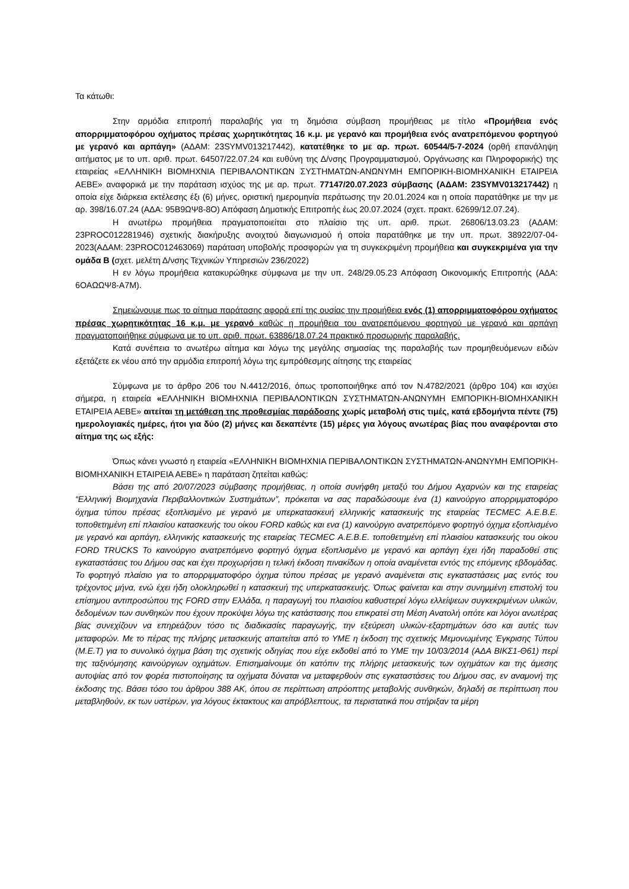Τα κάτωθι:
Στην αρμόδια επιτροπή παραλαβής για τη δημόσια σύμβαση προμήθειας με τίτλο «Προμήθεια ενός απορριμματοφόρου οχήματος πρέσας χωρητικότητας 16 κ.μ. με γερανό και προμήθεια ενός ανατρεπόμενου φορτηγού με γερανό και αρπάγη» (ΑΔΑΜ: 23SYMV013217442), κατατέθηκε το με αρ. πρωτ. 60544/5-7-2024 (ορθή επανάληψη αιτήματος με το υπ. αριθ. πρωτ. 64507/22.07.24 και ευθύνη της Δ/νσης Προγραμματισμού, Οργάνωσης και Πληροφορικής) της εταιρείας «ΕΛΛΗΝΙΚΗ ΒΙΟΜΗΧΝΙΑ ΠΕΡΙΒΑΛΟΝΤΙΚΩΝ ΣΥΣΤΗΜΑΤΩΝ-ΑΝΩΝΥΜΗ ΕΜΠΟΡΙΚΗ-ΒΙΟΜΗΧΑΝΙΚΗ ΕΤΑΙΡΕΙΑ ΑΕΒΕ» αναφορικά με την παράταση ισχύος της με αρ. πρωτ. 77147/20.07.2023 σύμβασης (ΑΔΑΜ: 23SYMV013217442) η οποία είχε διάρκεια εκτέλεσης έξι (6) μήνες, οριστική ημερομηνία περάτωσης την 20.01.2024 και η οποία παρατάθηκε με την με αρ. 398/16.07.24 (ΑΔΑ: 95Β9ΩΨ8-8Ο) Απόφαση Δημοτικής Επιτροπής έως 20.07.2024 (σχετ. πρακτ. 62699/12.07.24).
Η ανωτέρω προμήθεια πραγματοποιείται στο πλαίσιο της υπ. αριθ. πρωτ. 26806/13.03.23 (ΑΔΑΜ: 23PROC012281946) σχετικής διακήρυξης ανοιχτού διαγωνισμού ή οποία παρατάθηκε με την υπ. πρωτ. 38922/07-04-2023(ΑΔΑΜ: 23PROC012463069) παράταση υποβολής προσφορών για τη συγκεκριμένη προμήθεια και συγκεκριμένα για την ομάδα Β (σχετ. μελέτη Δ/νσης Τεχνικών Υπηρεσιών 236/2022)
Η εν λόγω προμήθεια κατακυρώθηκε σύμφωνα με την υπ. 248/29.05.23 Απόφαση Οικονομικής Επιτροπής (ΑΔΑ: 6ΟΑΩΩΨ8-Α7Μ).
Σημειώνουμε πως το αίτημα παράτασης αφορά επί της ουσίας την προμήθεια ενός (1) απορριμματοφόρου οχήματος πρέσας χωρητικότητας 16 κ.μ. με γερανό καθώς η προμήθεια του ανατρεπόμενου φορτηγού με γερανό και αρπάγη πραγματοποιήθηκε σύμφωνα με το υπ. αριθ. πρωτ. 63886/18.07.24 πρακτικό προσωρινής παραλαβής.
Κατά συνέπεια το ανωτέρω αίτημα και λόγω της μεγάλης σημασίας της παραλαβής των προμηθευόμενων ειδών εξετάζετε εκ νέου από την αρμόδια επιτροπή λόγω της εμπρόθεσμης αίτησης της εταιρείας
Σύμφωνα με το άρθρο 206 του Ν.4412/2016, όπως τροποποιήθηκε από τον Ν.4782/2021 (άρθρο 104) και ισχύει σήμερα, η εταιρεία «ΕΛΛΗΝΙΚΗ ΒΙΟΜΗΧΝΙΑ ΠΕΡΙΒΑΛΟΝΤΙΚΩΝ ΣΥΣΤΗΜΑΤΩΝ-ΑΝΩΝΥΜΗ ΕΜΠΟΡΙΚΗ-ΒΙΟΜΗΧΑΝΙΚΗ ΕΤΑΙΡΕΙΑ ΑΕΒΕ» αιτείται τη μετάθεση της προθεσμίας παράδοσης χωρίς μεταβολή στις τιμές, κατά εβδομήντα πέντε (75) ημερολογιακές ημέρες, ήτοι για δύο (2) μήνες και δεκαπέντε (15) μέρες για λόγους ανωτέρας βίας που αναφέρονται στο αίτημα της ως εξής:
Όπως κάνει γνωστό η εταιρεία «ΕΛΛΗΝΙΚΗ ΒΙΟΜΗΧΝΙΑ ΠΕΡΙΒΑΛΟΝΤΙΚΩΝ ΣΥΣΤΗΜΑΤΩΝ-ΑΝΩΝΥΜΗ ΕΜΠΟΡΙΚΗ-ΒΙΟΜΗΧΑΝΙΚΗ ΕΤΑΙΡΕΙΑ ΑΕΒΕ» η παράταση ζητείται καθώς:
Βάσει της από 20/07/2023 σύμβασης προμήθειας, η οποία συνήφθη μεταξύ του Δήμου Αχαρνών και της εταιρείας “Ελληνική Βιομηχανία Περιβαλλοντικών Συστημάτων”, πρόκειται να σας παραδώσουμε ένα (1) καινούργιο απορριμματοφόρο όχημα τύπου πρέσας εξοπλισμένο με γερανό με υπερκατασκευή ελληνικής κατασκευής της εταιρείας TECMEC Α.Ε.Β.Ε. τοποθετημένη επί πλαισίου κατασκευής του οίκου FORD καθώς και ενα (1) καινούργιο ανατρεπόμενο φορτηγό όχημα εξοπλισμένο με γερανό και αρπάγη, ελληνικής κατασκευής της εταιρείας TECMEC Α.Ε.Β.Ε. τοποθετημένη επί πλαισίου κατασκευής του οίκου FORD TRUCKS Το καινούργιο ανατρεπόμενο φορτηγό όχημα εξοπλισμένο με γερανό και αρπάγη έχει ήδη παραδοθεί στις εγκαταστάσεις του Δήμου σας και έχει προχωρήσει η τελική έκδοση πινακίδων η οποία αναμένεται εντός της επόμενης εβδομάδας. Το φορτηγό πλαίσιο για το απορριμματοφόρο όχημα τύπου πρέσας με γερανό αναμένεται στις εγκαταστάσεις μας εντός του τρέχοντος μήνα, ενώ έχει ήδη ολοκληρωθεί η κατασκευή της υπερκατασκευής. Όπως φαίνεται και στην συνημμένη επιστολή του επίσημου αντιπροσώπου της FORD στην Ελλάδα, η παραγωγή του πλαισίου καθυστερεί λόγω ελλείψεων συγκεκριμένων υλικών, δεδομένων των συνθηκών που έχουν προκύψει λόγω της κατάστασης που επικρατεί στη Μέση Ανατολή οπότε και λόγοι ανωτέρας βίας συνεχίζουν να επηρεάζουν τόσο τις διαδικασίες παραγωγής, την εξεύρεση υλικών-εξαρτημάτων όσο και αυτές των μεταφορών. Με το πέρας της πλήρης μετασκευής απαιτείται από το ΥΜΕ η έκδοση της σχετικής Μεμονωμένης Έγκρισης Τύπου (Μ.Ε.Τ) για το συνολικό όχημα βάση της σχετικής οδηγίας που είχε εκδοθεί από το ΥΜΕ την 10/03/2014 (ΑΔΑ ΒΙΚΣ1-Θ61) περί της ταξινόμησης καινούργιων οχημάτων. Επισημαίνουμε ότι κατόπιν της πλήρης μετασκευής των οχημάτων και της άμεσης αυτοψίας από τον φορέα πιστοποίησης τα οχήματα δύναται να μεταφερθούν στις εγκαταστάσεις του Δήμου σας, εν αναμονή της έκδοσης της. Βάσει τόσο του άρθρου 388 ΑΚ, όπου σε περίπτωση απρόοπτης μεταβολής συνθηκών, δηλαδή σε περίπτωση που μεταβληθούν, εκ των υστέρων, για λόγους έκτακτους και απρόβλεπτους, τα περιστατικά που στήριξαν τα μέρη